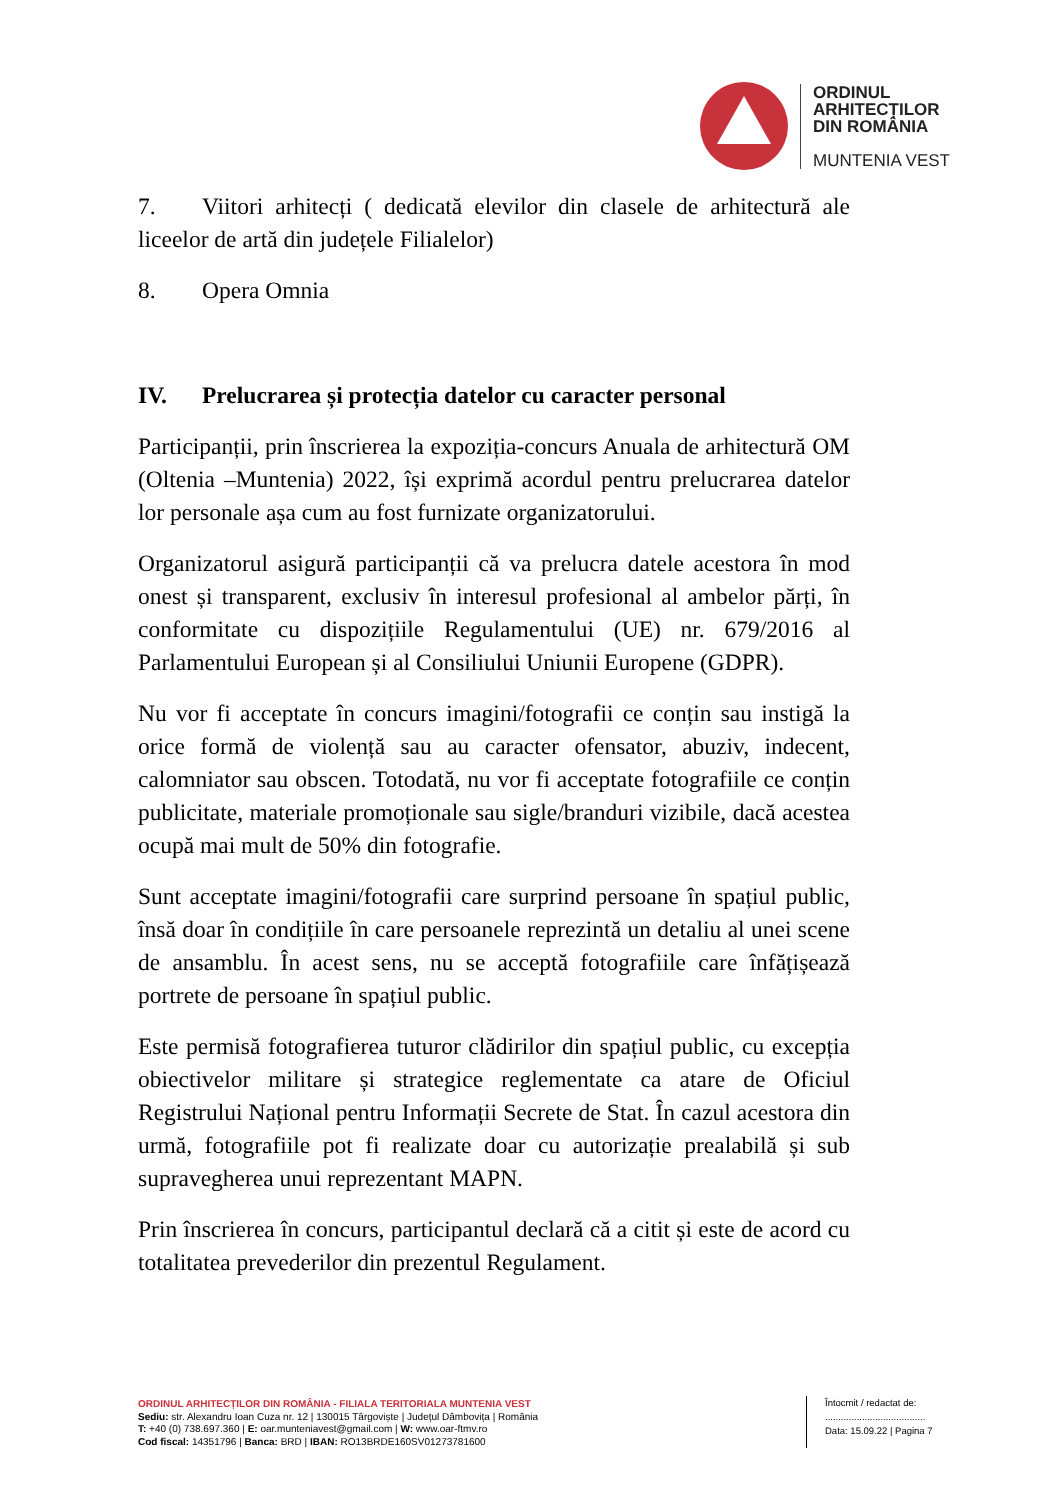ORDINUL
ARHITECȚILOR
DIN ROMÂNIA
MUNTENIA VEST
7. Viitori arhitecți ( dedicată elevilor din clasele de arhitectură ale liceelor de artă din județele Filialelor)
8. Opera Omnia
IV. Prelucrarea și protecția datelor cu caracter personal
Participanții, prin înscrierea la expoziția-concurs Anuala de arhitectură OM (Oltenia –Muntenia) 2022, își exprimă acordul pentru prelucrarea datelor lor personale așa cum au fost furnizate organizatorului.
Organizatorul asigură participanții că va prelucra datele acestora în mod onest și transparent, exclusiv în interesul profesional al ambelor părți, în conformitate cu dispozițiile Regulamentului (UE) nr. 679/2016 al Parlamentului European și al Consiliului Uniunii Europene (GDPR).
Nu vor fi acceptate în concurs imagini/fotografii ce conțin sau instigă la orice formă de violență sau au caracter ofensator, abuziv, indecent, calomniator sau obscen. Totodată, nu vor fi acceptate fotografiile ce conțin publicitate, materiale promoționale sau sigle/branduri vizibile, dacă acestea ocupă mai mult de 50% din fotografie.
Sunt acceptate imagini/fotografii care surprind persoane în spațiul public, însă doar în condițiile în care persoanele reprezintă un detaliu al unei scene de ansamblu. În acest sens, nu se acceptă fotografiile care înfățișează portrete de persoane în spațiul public.
Este permisă fotografierea tuturor clădirilor din spațiul public, cu excepția obiectivelor militare și strategice reglementate ca atare de Oficiul Registrului Național pentru Informații Secrete de Stat. În cazul acestora din urmă, fotografiile pot fi realizate doar cu autorizație prealabilă și sub supravegherea unui reprezentant MAPN.
Prin înscrierea în concurs, participantul declară că a citit și este de acord cu totalitatea prevederilor din prezentul Regulament.
ORDINUL ARHITECȚILOR DIN ROMÂNIA - FILIALA TERITORIALA MUNTENIA VEST
Sediu: str. Alexandru Ioan Cuza nr. 12 | 130015 Târgoviște | Județul Dâmbovița | România
T: +40 (0) 738.697.360 | E: oar.munteniavest@gmail.com | W: www.oar-ftmv.ro
Cod fiscal: 14351796 | Banca: BRD | IBAN: RO13BRDE160SV01273781600
Întocmit / redactat de:
......................................
Data: 15.09.22 | Pagina 7